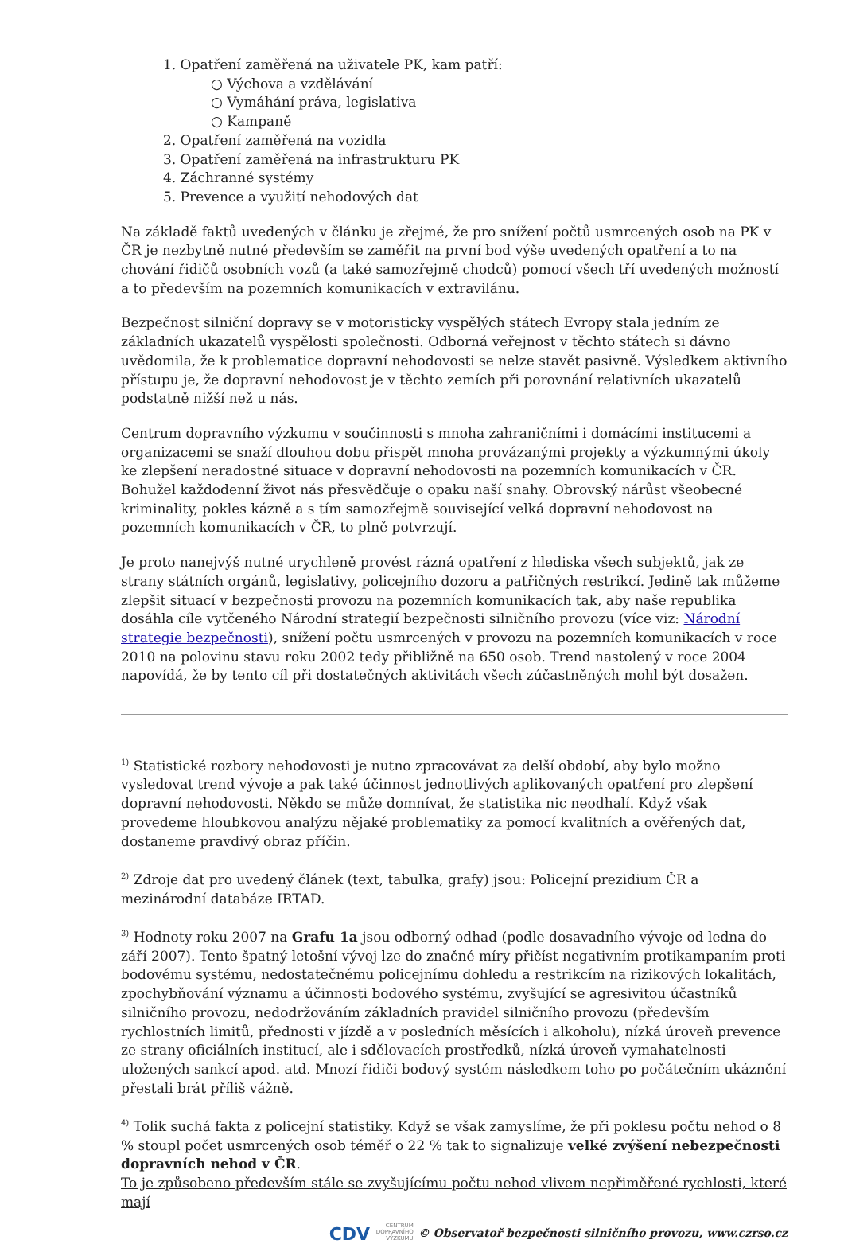1. Opatření zaměřená na uživatele PK, kam patří:
○ Výchova a vzdělávání
○ Vymáhání práva, legislativa
○ Kampaně
2. Opatření zaměřená na vozidla
3. Opatření zaměřená na infrastrukturu PK
4. Záchranné systémy
5. Prevence a využití nehodových dat
Na základě faktů uvedených v článku je zřejmé, že pro snížení počtů usmrcených osob na PK v ČR je nezbytně nutné především se zaměřit na první bod výše uvedených opatření a to na chování řidičů osobních vozů (a také samozřejmě chodců) pomocí všech tří uvedených možností a to především na pozemních komunikacích v extravilánu.
Bezpečnost silniční dopravy se v motoristicky vyspělých státech Evropy stala jedním ze základních ukazatelů vyspělosti společnosti. Odborná veřejnost v těchto státech si dávno uvědomila, že k problematice dopravní nehodovosti se nelze stavět pasivně. Výsledkem aktivního přístupu je, že dopravní nehodovost je v těchto zemích při porovnání relativních ukazatelů podstatně nižší než u nás.
Centrum dopravního výzkumu v součinnosti s mnoha zahraničními i domácími institucemi a organizacemi se snaží dlouhou dobu přispět mnoha provázanými projekty a výzkumnými úkoly ke zlepšení neradostné situace v dopravní nehodovosti na pozemních komunikacích v ČR. Bohužel každodenní život nás přesvědčuje o opaku naší snahy. Obrovský nárůst všeobecné kriminality, pokles kázně a s tím samozřejmě související velká dopravní nehodovost na pozemních komunikacích v ČR, to plně potvrzují.
Je proto nanejvýš nutné urychleně provést rázná opatření z hlediska všech subjektů, jak ze strany státních orgánů, legislativy, policejního dozoru a patřičných restrikcí. Jedině tak můžeme zlepšit situací v bezpečnosti provozu na pozemních komunikacích tak, aby naše republika dosáhla cíle vytčeného Národní strategií bezpečnosti silničního provozu (více viz: Národní strategie bezpečnosti), snížení počtu usmrcených v provozu na pozemních komunikacích v roce 2010 na polovinu stavu roku 2002 tedy přibližně na 650 osob. Trend nastolený v roce 2004 napovídá, že by tento cíl při dostatečných aktivitách všech zúčastněných mohl být dosažen.
<sup>1)</sup> Statistické rozbory nehodovosti je nutno zpracovávat za delší období, aby bylo možno vysledovat trend vývoje a pak také účinnost jednotlivých aplikovaných opatření pro zlepšení dopravní nehodovosti. Někdo se může domnívat, že statistika nic neodhalí. Když však provedeme hloubkovou analýzu nějaké problematiky za pomocí kvalitních a ověřených dat, dostaneme pravdivý obraz příčin.
<sup>2)</sup> Zdroje dat pro uvedený článek (text, tabulka, grafy) jsou: Policejní prezidium ČR a mezinárodní databáze IRTAD.
<sup>3)</sup> Hodnoty roku 2007 na Grafu 1a jsou odborný odhad (podle dosavadního vývoje od ledna do září 2007). Tento špatný letošní vývoj lze do značné míry přičíst negativním protikampaním proti bodovému systému, nedostatečnému policejnímu dohledu a restrikcím na rizikových lokalitách, zpochybňování významu a účinnosti bodového systému, zvyšující se agresivitou účastníků silničního provozu, nedodržováním základních pravidel silničního provozu (především rychlostních limitů, přednosti v jízdě a v posledních měsících i alkoholu), nízká úroveň prevence ze strany oficiálních institucí, ale i sdělovacích prostředků, nízká úroveň vymahatelnosti uložených sankcí apod. atd. Mnozí řidiči bodový systém následkem toho po počátečním ukáznění přestali brát příliš vážně.
<sup>4)</sup> Tolik suchá fakta z policejní statistiky. Když se však zamyslíme, že při poklesu počtu nehod o 8 % stoupl počet usmrcených osob téměř o 22 % tak to signalizuje velké zvýšení nebezpečnosti dopravních nehod v ČR.
To je způsobeno především stále se zvyšujícímu počtu nehod vlivem nepřiměřené rychlosti, které mají
CDV CENTRUM
DOPRAVNÍHO
VÝZKUMU © Observatoř bezpečnosti silničního provozu, www.czrso.cz